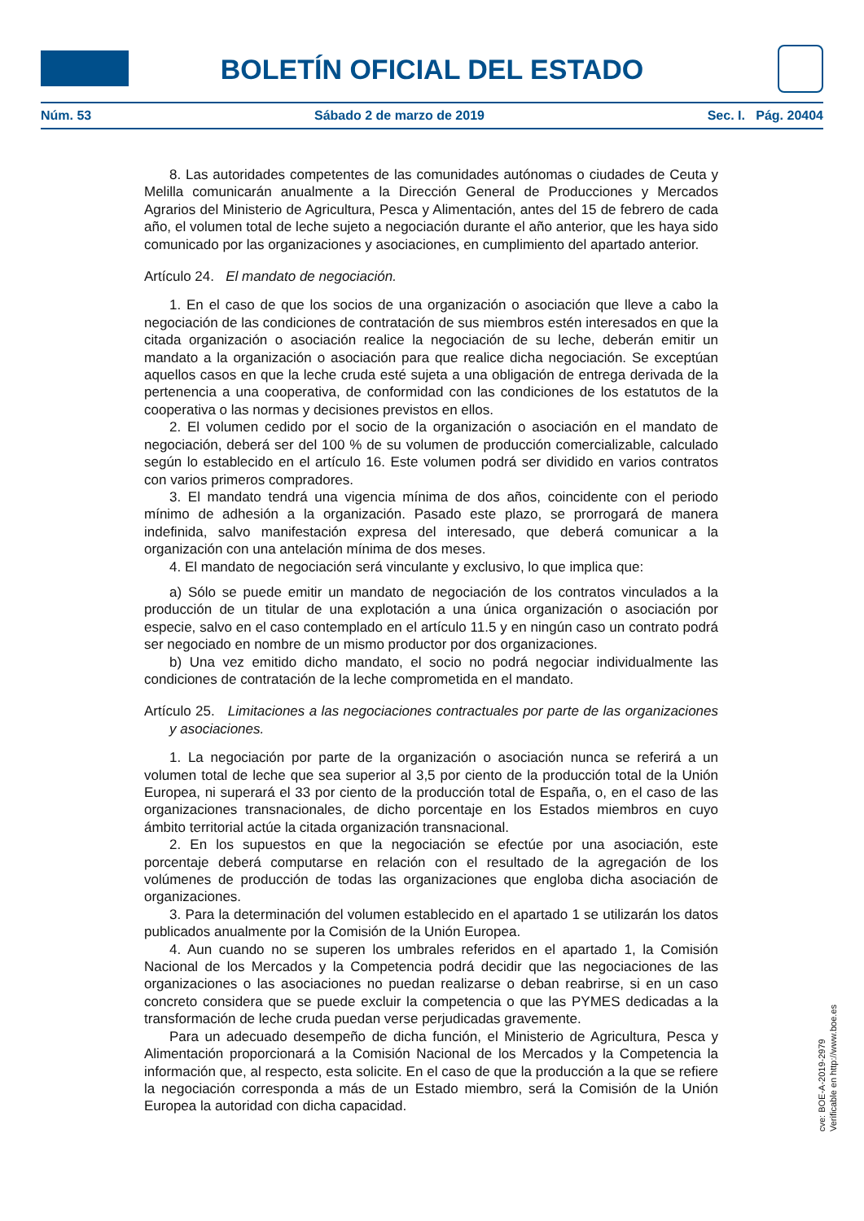BOLETÍN OFICIAL DEL ESTADO
Núm. 53 Sábado 2 de marzo de 2019 Sec. I. Pág. 20404
8. Las autoridades competentes de las comunidades autónomas o ciudades de Ceuta y Melilla comunicarán anualmente a la Dirección General de Producciones y Mercados Agrarios del Ministerio de Agricultura, Pesca y Alimentación, antes del 15 de febrero de cada año, el volumen total de leche sujeto a negociación durante el año anterior, que les haya sido comunicado por las organizaciones y asociaciones, en cumplimiento del apartado anterior.
Artículo 24. El mandato de negociación.
1. En el caso de que los socios de una organización o asociación que lleve a cabo la negociación de las condiciones de contratación de sus miembros estén interesados en que la citada organización o asociación realice la negociación de su leche, deberán emitir un mandato a la organización o asociación para que realice dicha negociación. Se exceptúan aquellos casos en que la leche cruda esté sujeta a una obligación de entrega derivada de la pertenencia a una cooperativa, de conformidad con las condiciones de los estatutos de la cooperativa o las normas y decisiones previstos en ellos.
2. El volumen cedido por el socio de la organización o asociación en el mandato de negociación, deberá ser del 100 % de su volumen de producción comercializable, calculado según lo establecido en el artículo 16. Este volumen podrá ser dividido en varios contratos con varios primeros compradores.
3. El mandato tendrá una vigencia mínima de dos años, coincidente con el periodo mínimo de adhesión a la organización. Pasado este plazo, se prorrogará de manera indefinida, salvo manifestación expresa del interesado, que deberá comunicar a la organización con una antelación mínima de dos meses.
4. El mandato de negociación será vinculante y exclusivo, lo que implica que:
a) Sólo se puede emitir un mandato de negociación de los contratos vinculados a la producción de un titular de una explotación a una única organización o asociación por especie, salvo en el caso contemplado en el artículo 11.5 y en ningún caso un contrato podrá ser negociado en nombre de un mismo productor por dos organizaciones.
b) Una vez emitido dicho mandato, el socio no podrá negociar individualmente las condiciones de contratación de la leche comprometida en el mandato.
Artículo 25. Limitaciones a las negociaciones contractuales por parte de las organizaciones y asociaciones.
1. La negociación por parte de la organización o asociación nunca se referirá a un volumen total de leche que sea superior al 3,5 por ciento de la producción total de la Unión Europea, ni superará el 33 por ciento de la producción total de España, o, en el caso de las organizaciones transnacionales, de dicho porcentaje en los Estados miembros en cuyo ámbito territorial actúe la citada organización transnacional.
2. En los supuestos en que la negociación se efectúe por una asociación, este porcentaje deberá computarse en relación con el resultado de la agregación de los volúmenes de producción de todas las organizaciones que engloba dicha asociación de organizaciones.
3. Para la determinación del volumen establecido en el apartado 1 se utilizarán los datos publicados anualmente por la Comisión de la Unión Europea.
4. Aun cuando no se superen los umbrales referidos en el apartado 1, la Comisión Nacional de los Mercados y la Competencia podrá decidir que las negociaciones de las organizaciones o las asociaciones no puedan realizarse o deban reabrirse, si en un caso concreto considera que se puede excluir la competencia o que las PYMES dedicadas a la transformación de leche cruda puedan verse perjudicadas gravemente.
Para un adecuado desempeño de dicha función, el Ministerio de Agricultura, Pesca y Alimentación proporcionará a la Comisión Nacional de los Mercados y la Competencia la información que, al respecto, esta solicite. En el caso de que la producción a la que se refiere la negociación corresponda a más de un Estado miembro, será la Comisión de la Unión Europea la autoridad con dicha capacidad.
cve: BOE-A-2019-2979
Verificable en http://www.boe.es